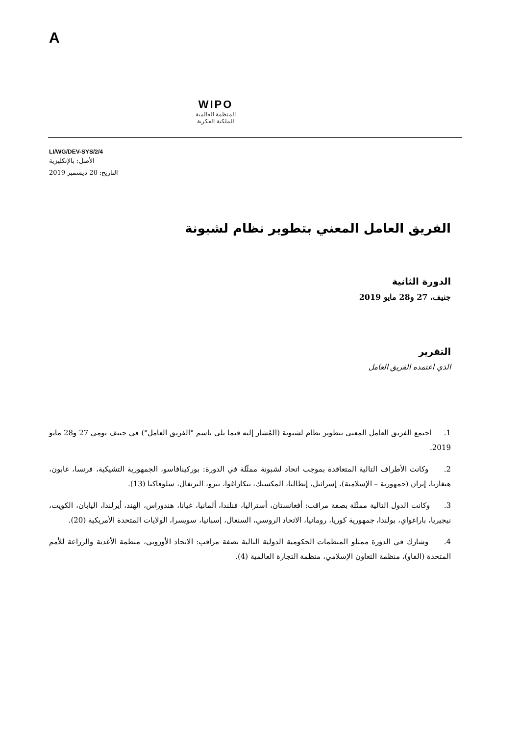A
WIPO
المنظمة العالمية
للملكية الفكرية
LI/WG/DEV-SYS/2/4
الأصل: بالإنكليزية
التاريخ: 20 ديسمبر 2019
الفريق العامل المعني بتطوير نظام لشبونة
الدورة الثانية
جنيف، 27 و28 مايو 2019
التقرير
الذي اعتمده الفريق العامل
1. اجتمع الفريق العامل المعني بتطوير نظام لشبونة (المُشار إليه فيما يلي باسم "الفريق العامل") في جنيف يومي 27 و28 مايو 2019.
2. وكانت الأطراف التالية المتعاقدة بموجب اتحاد لشبونة ممثّلة في الدورة: بوركينافاسو، الجمهورية التشيكية، فرنسا، غابون، هنغاريا، إيران (جمهورية – الإسلامية)، إسرائيل، إيطاليا، المكسيك، نيكاراغوا، بيرو، البرتغال، سلوفاكيا (13).
3. وكانت الدول التالية ممثّلة بصفة مراقب: أفغانستان، أستراليا، فنلندا، ألمانيا، غيانا، هندوراس، الهند، أيرلندا، اليابان، الكويت، نيجيريا، باراغواي، بولندا، جمهورية كوريا، رومانيا، الاتحاد الروسي، السنغال، إسبانيا، سويسرا، الولايات المتحدة الأمريكية (20).
4. وشارك في الدورة ممثلو المنظمات الحكومية الدولية التالية بصفة مراقب: الاتحاد الأوروبي، منظمة الأغذية والزراعة للأمم المتحدة (الفاو)، منظمة التعاون الإسلامي، منظمة التجارة العالمية (4).